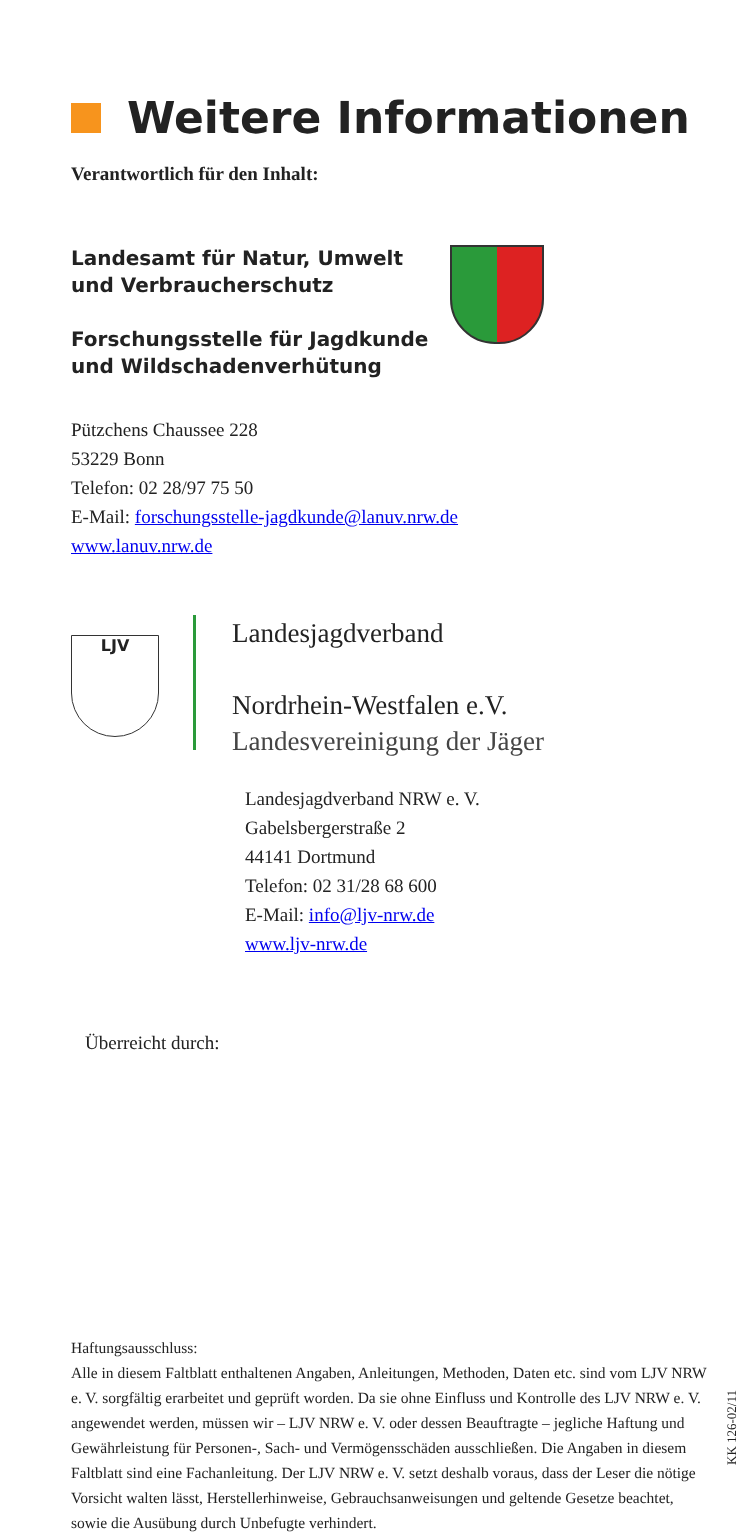Weitere Informationen
Verantwortlich für den Inhalt:
Landesamt für Natur, Umwelt
und Verbraucherschutz
Forschungsstelle für Jagdkunde
und Wildschadenverhütung
Pützchens Chaussee 228
53229 Bonn
Telefon: 02 28/97 75 50
E-Mail: forschungsstelle-jagdkunde@lanuv.nrw.de
www.lanuv.nrw.de
LJV
Landesjagdverband
Nordrhein-Westfalen e.V.
Landesvereinigung der Jäger
Landesjagdverband NRW e. V.
Gabelsbergerstraße 2
44141 Dortmund
Telefon: 02 31/28 68 600
E-Mail: info@ljv-nrw.de
www.ljv-nrw.de
Überreicht durch:
Haftungsausschluss:
Alle in diesem Faltblatt enthaltenen Angaben, Anleitungen, Methoden, Daten etc. sind vom LJV NRW e. V. sorgfältig erarbeitet und geprüft worden. Da sie ohne Einfluss und Kontrolle des LJV NRW e. V. angewendet werden, müssen wir – LJV NRW e. V. oder dessen Beauftragte – jegliche Haftung und Gewährleistung für Personen-, Sach- und Vermögensschäden ausschließen. Die Angaben in diesem Faltblatt sind eine Fachanleitung. Der LJV NRW e. V. setzt deshalb voraus, dass der Leser die nötige Vorsicht walten lässt, Herstellerhinweise, Gebrauchsanweisungen und geltende Gesetze beachtet, sowie die Ausübung durch Unbefugte verhindert.
KK 126-02/11